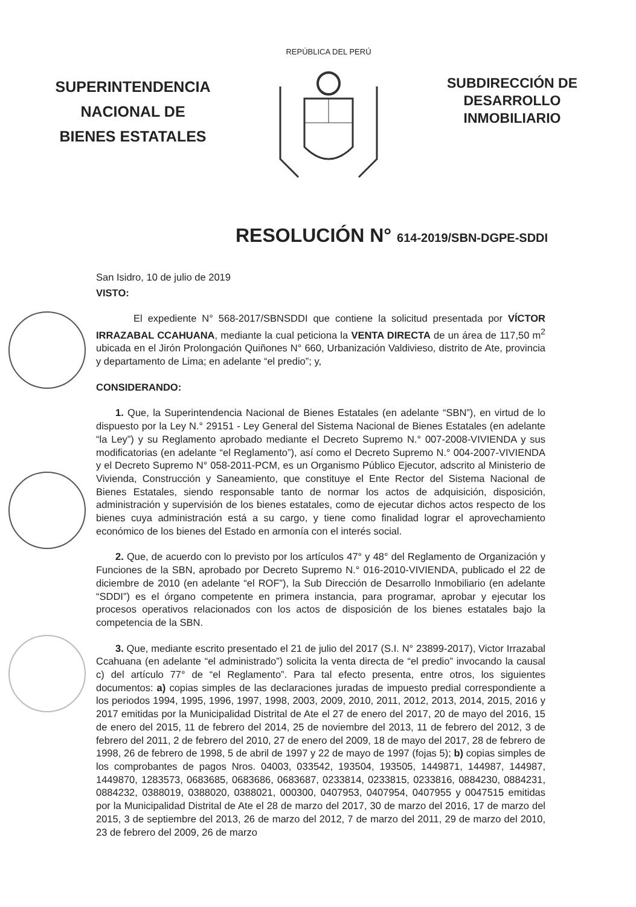SUPERINTENDENCIA
NACIONAL DE
BIENES ESTATALES
REPÚBLICA DEL PERÚ
SUBDIRECCIÓN DE
DESARROLLO
INMOBILIARIO
RESOLUCIÓN N° 614-2019/SBN-DGPE-SDDI
San Isidro, 10 de julio de 2019
VISTO:
El expediente N° 568-2017/SBNSDDI que contiene la solicitud presentada por VÍCTOR IRRAZABAL CCAHUANA, mediante la cual peticiona la VENTA DIRECTA de un área de 117,50 m<sup>2</sup> ubicada en el Jirón Prolongación Quiñones N° 660, Urbanización Valdivieso, distrito de Ate, provincia y departamento de Lima; en adelante “el predio”; y,
CONSIDERANDO:
1. Que, la Superintendencia Nacional de Bienes Estatales (en adelante “SBN”), en virtud de lo dispuesto por la Ley N.° 29151 - Ley General del Sistema Nacional de Bienes Estatales (en adelante “la Ley”) y su Reglamento aprobado mediante el Decreto Supremo N.° 007-2008-VIVIENDA y sus modificatorias (en adelante “el Reglamento”), así como el Decreto Supremo N.° 004-2007-VIVIENDA y el Decreto Supremo N° 058-2011-PCM, es un Organismo Público Ejecutor, adscrito al Ministerio de Vivienda, Construcción y Saneamiento, que constituye el Ente Rector del Sistema Nacional de Bienes Estatales, siendo responsable tanto de normar los actos de adquisición, disposición, administración y supervisión de los bienes estatales, como de ejecutar dichos actos respecto de los bienes cuya administración está a su cargo, y tiene como finalidad lograr el aprovechamiento económico de los bienes del Estado en armonía con el interés social.
2. Que, de acuerdo con lo previsto por los artículos 47° y 48° del Reglamento de Organización y Funciones de la SBN, aprobado por Decreto Supremo N.° 016-2010-VIVIENDA, publicado el 22 de diciembre de 2010 (en adelante “el ROF”), la Sub Dirección de Desarrollo Inmobiliario (en adelante “SDDI”) es el órgano competente en primera instancia, para programar, aprobar y ejecutar los procesos operativos relacionados con los actos de disposición de los bienes estatales bajo la competencia de la SBN.
3. Que, mediante escrito presentado el 21 de julio del 2017 (S.I. N° 23899-2017), Victor Irrazabal Ccahuana (en adelante “el administrado”) solicita la venta directa de “el predio” invocando la causal c) del artículo 77° de “el Reglamento”. Para tal efecto presenta, entre otros, los siguientes documentos: a) copias simples de las declaraciones juradas de impuesto predial correspondiente a los periodos 1994, 1995, 1996, 1997, 1998, 2003, 2009, 2010, 2011, 2012, 2013, 2014, 2015, 2016 y 2017 emitidas por la Municipalidad Distrital de Ate el 27 de enero del 2017, 20 de mayo del 2016, 15 de enero del 2015, 11 de febrero del 2014, 25 de noviembre del 2013, 11 de febrero del 2012, 3 de febrero del 2011, 2 de febrero del 2010, 27 de enero del 2009, 18 de mayo del 2017, 28 de febrero de 1998, 26 de febrero de 1998, 5 de abril de 1997 y 22 de mayo de 1997 (fojas 5); b) copias simples de los comprobantes de pagos Nros. 04003, 033542, 193504, 193505, 1449871, 144987, 144987, 1449870, 1283573, 0683685, 0683686, 0683687, 0233814, 0233815, 0233816, 0884230, 0884231, 0884232, 0388019, 0388020, 0388021, 000300, 0407953, 0407954, 0407955 y 0047515 emitidas por la Municipalidad Distrital de Ate el 28 de marzo del 2017, 30 de marzo del 2016, 17 de marzo del 2015, 3 de septiembre del 2013, 26 de marzo del 2012, 7 de marzo del 2011, 29 de marzo del 2010, 23 de febrero del 2009, 26 de marzo